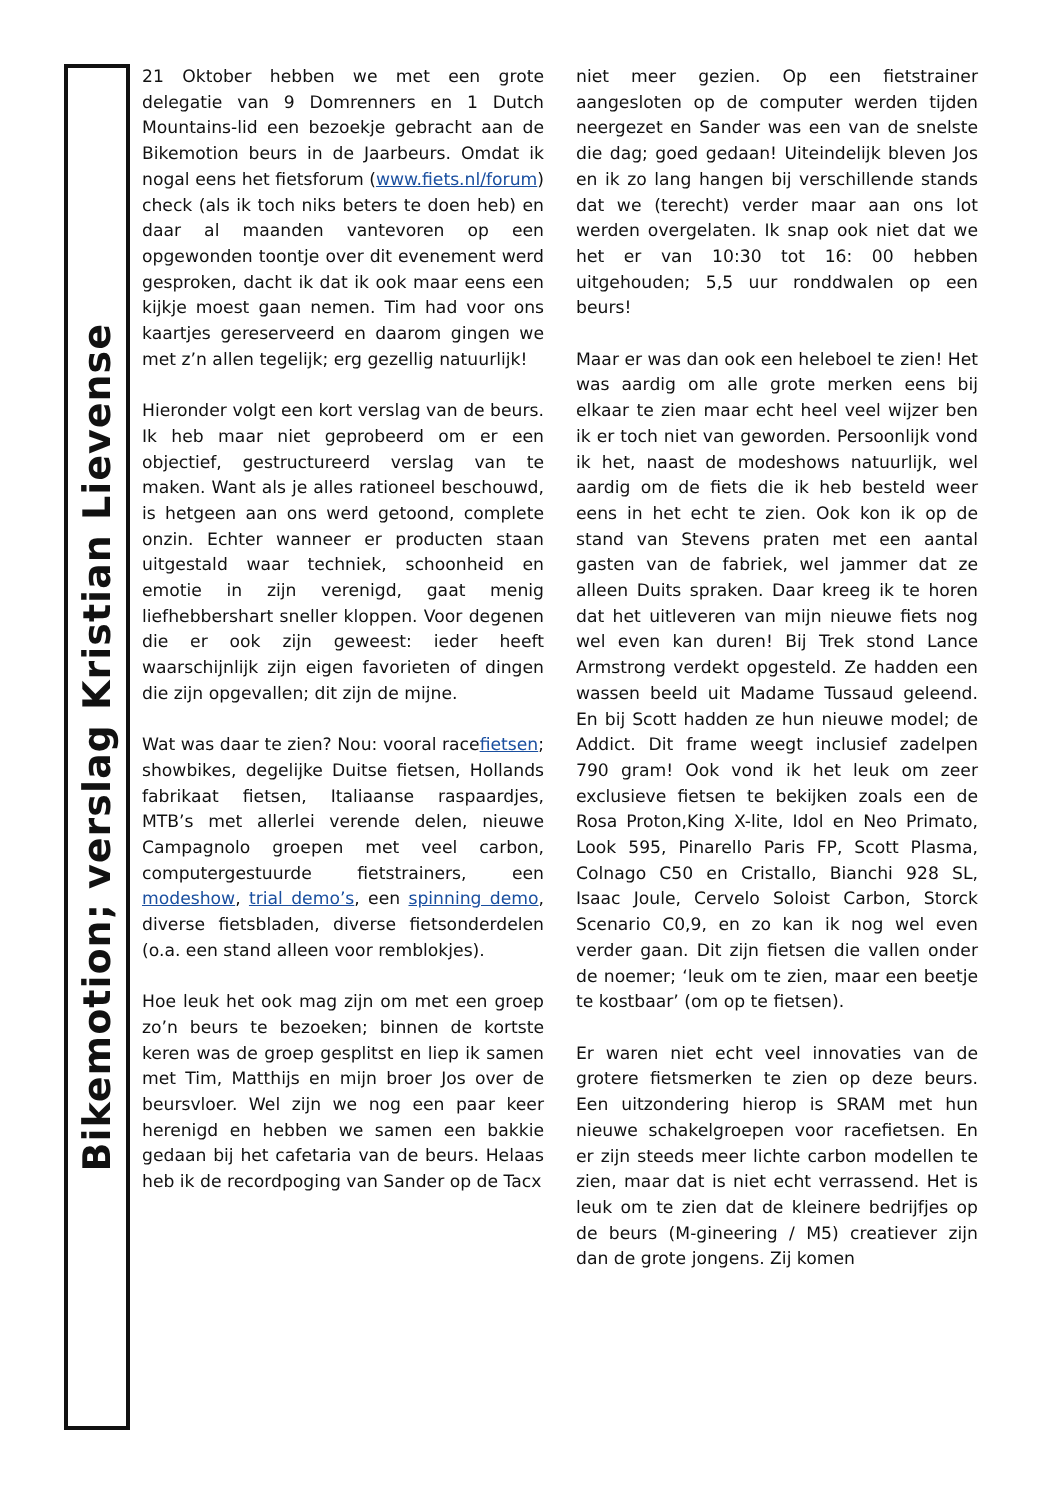Bikemotion; verslag Kristian Lievense
21 Oktober hebben we met een grote delegatie van 9 Domrenners en 1 Dutch Mountains-lid een bezoekje gebracht aan de Bikemotion beurs in de Jaarbeurs. Omdat ik nogal eens het fietsforum (www.fiets.nl/forum) check (als ik toch niks beters te doen heb) en daar al maanden vantevoren op een opgewonden toontje over dit evenement werd gesproken, dacht ik dat ik ook maar eens een kijkje moest gaan nemen. Tim had voor ons kaartjes gereserveerd en daarom gingen we met z’n allen tegelijk; erg gezellig natuurlijk!
Hieronder volgt een kort verslag van de beurs. Ik heb maar niet geprobeerd om er een objectief, gestructureerd verslag van te maken. Want als je alles rationeel beschouwd, is hetgeen aan ons werd getoond, complete onzin. Echter wanneer er producten staan uitgestald waar techniek, schoonheid en emotie in zijn verenigd, gaat menig liefhebbershart sneller kloppen. Voor degenen die er ook zijn geweest: ieder heeft waarschijnlijk zijn eigen favorieten of dingen die zijn opgevallen; dit zijn de mijne.
Wat was daar te zien? Nou: vooral racefietsen; showbikes, degelijke Duitse fietsen, Hollands fabrikaat fietsen, Italiaanse raspaardjes, MTB’s met allerlei verende delen, nieuwe Campagnolo groepen met veel carbon, computergestuurde fietstrainers, een modeshow, trial demo’s, een spinning demo, diverse fietsbladen, diverse fietsonderdelen (o.a. een stand alleen voor remblokjes).
Hoe leuk het ook mag zijn om met een groep zo’n beurs te bezoeken; binnen de kortste keren was de groep gesplitst en liep ik samen met Tim, Matthijs en mijn broer Jos over de beursvloer. Wel zijn we nog een paar keer herenigd en hebben we samen een bakkie gedaan bij het cafetaria van de beurs. Helaas heb ik de recordpoging van Sander op de Tacx
niet meer gezien. Op een fietstrainer aangesloten op de computer werden tijden neergezet en Sander was een van de snelste die dag; goed gedaan! Uiteindelijk bleven Jos en ik zo lang hangen bij verschillende stands dat we (terecht) verder maar aan ons lot werden overgelaten. Ik snap ook niet dat we het er van 10:30 tot 16: 00 hebben uitgehouden; 5,5 uur ronddwalen op een beurs!
Maar er was dan ook een heleboel te zien! Het was aardig om alle grote merken eens bij elkaar te zien maar echt heel veel wijzer ben ik er toch niet van geworden. Persoonlijk vond ik het, naast de modeshows natuurlijk, wel aardig om de fiets die ik heb besteld weer eens in het echt te zien. Ook kon ik op de stand van Stevens praten met een aantal gasten van de fabriek, wel jammer dat ze alleen Duits spraken. Daar kreeg ik te horen dat het uitleveren van mijn nieuwe fiets nog wel even kan duren! Bij Trek stond Lance Armstrong verdekt opgesteld. Ze hadden een wassen beeld uit Madame Tussaud geleend. En bij Scott hadden ze hun nieuwe model; de Addict. Dit frame weegt inclusief zadelpen 790 gram! Ook vond ik het leuk om zeer exclusieve fietsen te bekijken zoals een de Rosa Proton,King X-lite, Idol en Neo Primato, Look 595, Pinarello Paris FP, Scott Plasma, Colnago C50 en Cristallo, Bianchi 928 SL, Isaac Joule, Cervelo Soloist Carbon, Storck Scenario C0,9, en zo kan ik nog wel even verder gaan. Dit zijn fietsen die vallen onder de noemer; ‘leuk om te zien, maar een beetje te kostbaar’ (om op te fietsen).
Er waren niet echt veel innovaties van de grotere fietsmerken te zien op deze beurs. Een uitzondering hierop is SRAM met hun nieuwe schakelgroepen voor racefietsen. En er zijn steeds meer lichte carbon modellen te zien, maar dat is niet echt verrassend. Het is leuk om te zien dat de kleinere bedrijfjes op de beurs (M-gineering / M5) creatiever zijn dan de grote jongens. Zij komen